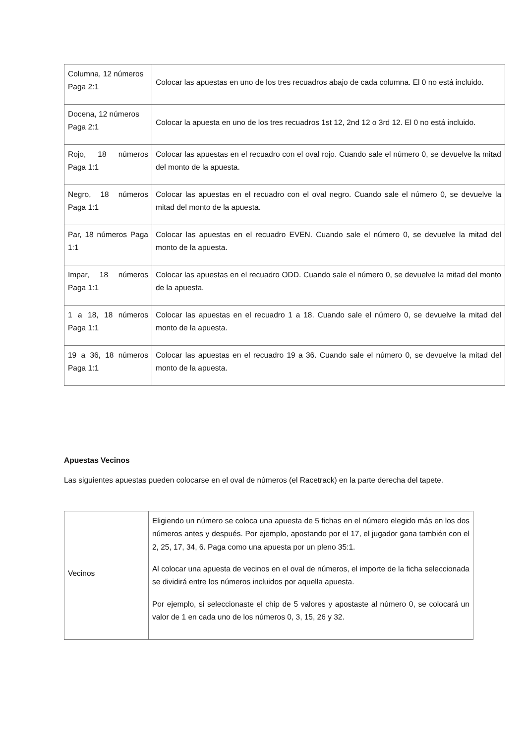| Columna, 12 números Paga 2:1 | Colocar las apuestas en uno de los tres recuadros abajo de cada columna. El 0 no está incluido. |
| Docena, 12 números Paga 2:1 | Colocar la apuesta en uno de los tres recuadros 1st 12, 2nd 12 o 3rd 12. El 0 no está incluido. |
| Rojo, 18 números Paga 1:1 | Colocar las apuestas en el recuadro con el oval rojo. Cuando sale el número 0, se devuelve la mitad del monto de la apuesta. |
| Negro, 18 números Paga 1:1 | Colocar las apuestas en el recuadro con el oval negro. Cuando sale el número 0, se devuelve la mitad del monto de la apuesta. |
| Par, 18 números Paga 1:1 | Colocar las apuestas en el recuadro EVEN. Cuando sale el número 0, se devuelve la mitad del monto de la apuesta. |
| Impar, 18 números Paga 1:1 | Colocar las apuestas en el recuadro ODD. Cuando sale el número 0, se devuelve la mitad del monto de la apuesta. |
| 1 a 18, 18 números Paga 1:1 | Colocar las apuestas en el recuadro 1 a 18. Cuando sale el número 0, se devuelve la mitad del monto de la apuesta. |
| 19 a 36, 18 números Paga 1:1 | Colocar las apuestas en el recuadro 19 a 36. Cuando sale el número 0, se devuelve la mitad del monto de la apuesta. |
Apuestas Vecinos
Las siguientes apuestas pueden colocarse en el oval de números (el Racetrack) en la parte derecha del tapete.
| Vecinos | Eligiendo un número se coloca una apuesta de 5 fichas en el número elegido más en los dos números antes y después. Por ejemplo, apostando por el 17, el jugador gana también con el 2, 25, 17, 34, 6. Paga como una apuesta por un pleno 35:1. Al colocar una apuesta de vecinos en el oval de números, el importe de la ficha seleccionada se dividirá entre los números incluidos por aquella apuesta. Por ejemplo, si seleccionaste el chip de 5 valores y apostaste al número 0, se colocará un valor de 1 en cada uno de los números 0, 3, 15, 26 y 32. |